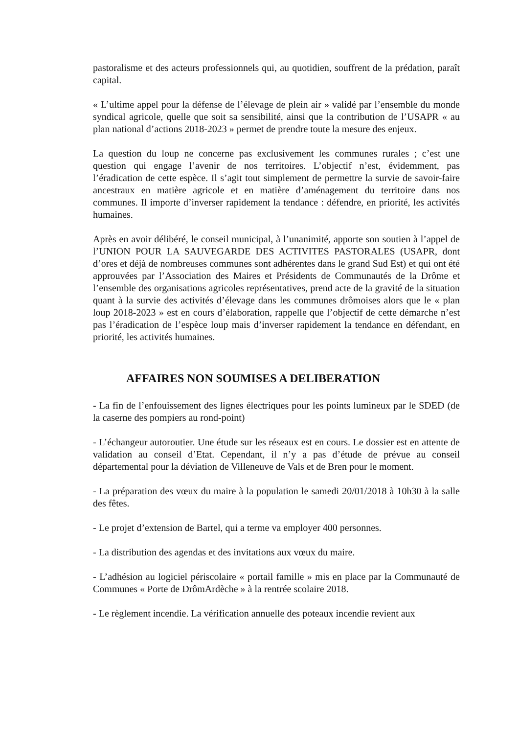pastoralisme et des acteurs professionnels qui, au quotidien, souffrent de la prédation, paraît capital.
« L’ultime appel pour la défense de l’élevage de plein air » validé par l’ensemble du monde syndical agricole, quelle que soit sa sensibilité, ainsi que la contribution de l’USAPR « au plan national d’actions 2018-2023 » permet de prendre toute la mesure des enjeux.
La question du loup ne concerne pas exclusivement les communes rurales ; c’est une question qui engage l’avenir de nos territoires. L’objectif n’est, évidemment, pas l’éradication de cette espèce. Il s’agit tout simplement de permettre la survie de savoir-faire ancestraux en matière agricole et en matière d’aménagement du territoire dans nos communes. Il importe d’inverser rapidement la tendance : défendre, en priorité, les activités humaines.
Après en avoir délibéré, le conseil municipal, à l’unanimité, apporte son soutien à l’appel de l’UNION POUR LA SAUVEGARDE DES ACTIVITES PASTORALES (USAPR, dont d’ores et déjà de nombreuses communes sont adhérentes dans le grand Sud Est) et qui ont été approuvées par l’Association des Maires et Présidents de Communautés de la Drôme et l’ensemble des organisations agricoles représentatives, prend acte de la gravité de la situation quant à la survie des activités d’élevage dans les communes drômoises alors que le « plan loup 2018-2023 » est en cours d’élaboration, rappelle que l’objectif de cette démarche n’est pas l’éradication de l’espèce loup mais d’inverser rapidement la tendance en défendant, en priorité, les activités humaines.
AFFAIRES NON SOUMISES A DELIBERATION
- La fin de l’enfouissement des lignes électriques pour les points lumineux par le SDED (de la caserne des pompiers au rond-point)
- L’échangeur autoroutier. Une étude sur les réseaux est en cours. Le dossier est en attente de validation au conseil d’Etat. Cependant, il n’y a pas d’étude de prévue au conseil départemental pour la déviation de Villeneuve de Vals et de Bren pour le moment.
- La préparation des vœux du maire à la population le samedi 20/01/2018 à 10h30 à la salle des fêtes.
- Le projet d’extension de Bartel, qui a terme va employer 400 personnes.
- La distribution des agendas et des invitations aux vœux du maire.
- L’adhésion au logiciel périscolaire « portail famille » mis en place par la Communauté de Communes « Porte de DrômArdèche » à la rentrée scolaire 2018.
- Le règlement incendie. La vérification annuelle des poteaux incendie revient aux